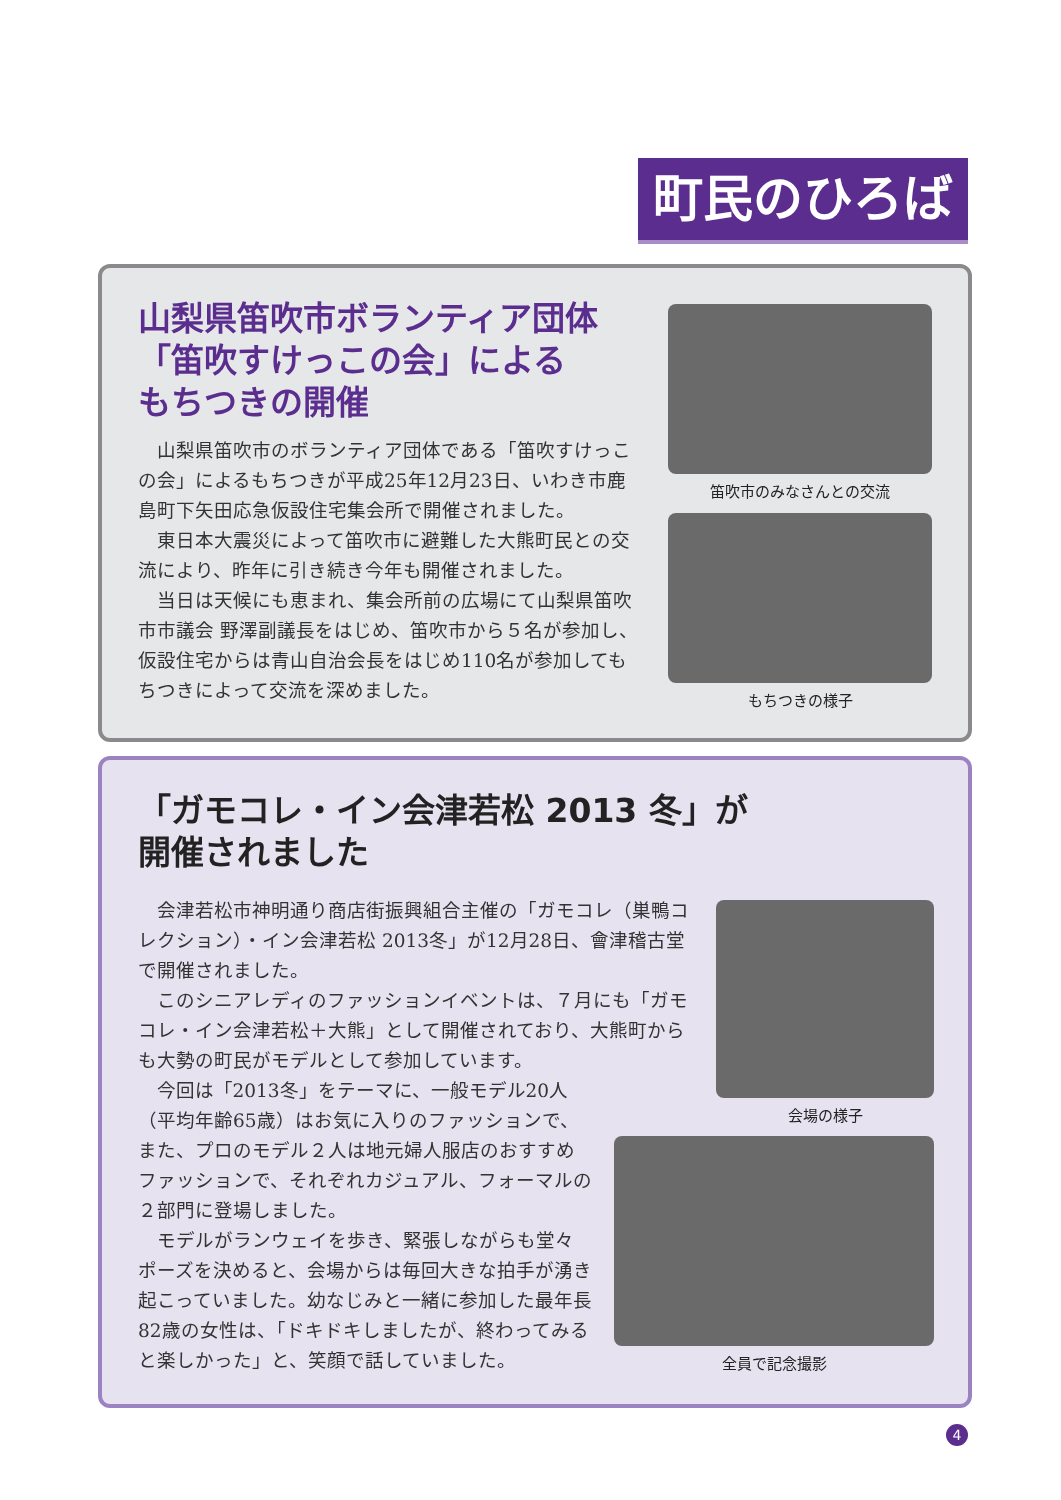町民のひろば
山梨県笛吹市ボランティア団体
「笛吹すけっこの会」による
もちつきの開催
山梨県笛吹市のボランティア団体である「笛吹すけっこの会」によるもちつきが平成25年12月23日、いわき市鹿島町下矢田応急仮設住宅集会所で開催されました。
東日本大震災によって笛吹市に避難した大熊町民との交流により、昨年に引き続き今年も開催されました。
当日は天候にも恵まれ、集会所前の広場にて山梨県笛吹市市議会 野澤副議長をはじめ、笛吹市から５名が参加し、仮設住宅からは青山自治会長をはじめ110名が参加してもちつきによって交流を深めました。
笛吹市のみなさんとの交流
もちつきの様子
「ガモコレ・イン会津若松 2013 冬」が
開催されました
会津若松市神明通り商店街振興組合主催の「ガモコレ（巣鴨コレクション）・イン会津若松 2013冬」が12月28日、會津稽古堂で開催されました。
このシニアレディのファッションイベントは、７月にも「ガモコレ・イン会津若松＋大熊」として開催されており、大熊町からも大勢の町民がモデルとして参加しています。
今回は「2013冬」をテーマに、一般モデル20人（平均年齢65歳）はお気に入りのファッションで、また、プロのモデル２人は地元婦人服店のおすすめファッションで、それぞれカジュアル、フォーマルの２部門に登場しました。
モデルがランウェイを歩き、緊張しながらも堂々ポーズを決めると、会場からは毎回大きな拍手が湧き起こっていました。幼なじみと一緒に参加した最年長82歳の女性は、「ドキドキしましたが、終わってみると楽しかった」と、笑顔で話していました。
会場の様子
全員で記念撮影
4